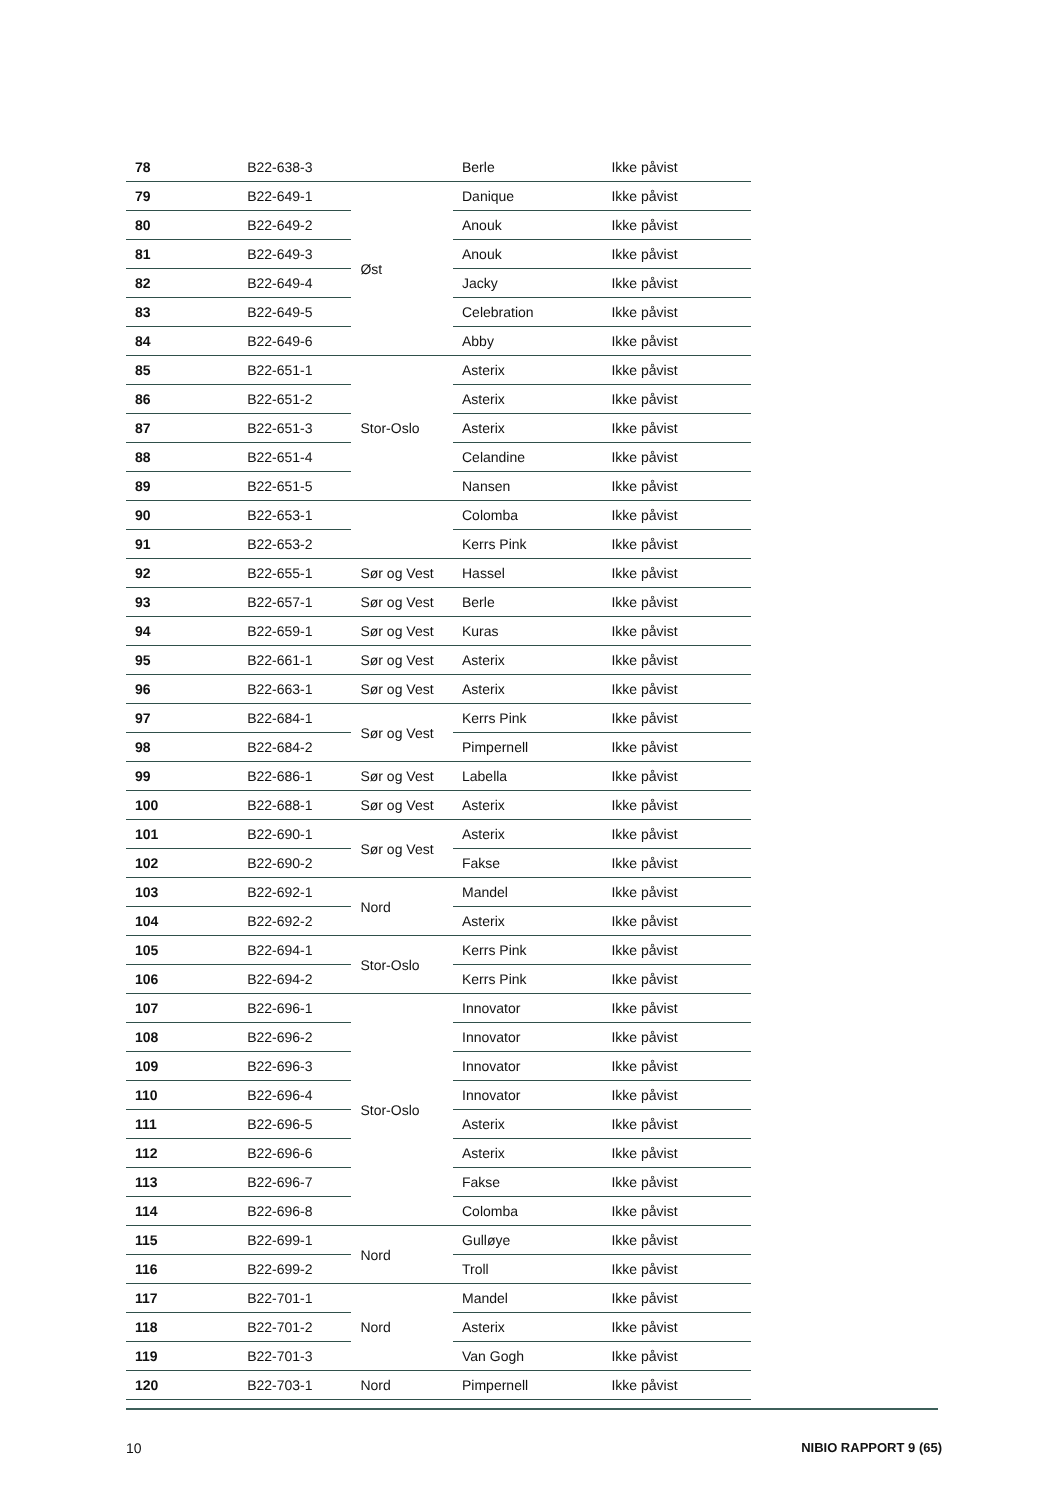| 78 | B22-638-3 | | Berle | Ikke påvist |
| 79 | B22-649-1 | Øst | Danique | Ikke påvist |
| 80 | B22-649-2 | | Anouk | Ikke påvist |
| 81 | B22-649-3 | | Anouk | Ikke påvist |
| 82 | B22-649-4 | | Jacky | Ikke påvist |
| 83 | B22-649-5 | | Celebration | Ikke påvist |
| 84 | B22-649-6 | | Abby | Ikke påvist |
| 85 | B22-651-1 | Stor-Oslo | Asterix | Ikke påvist |
| 86 | B22-651-2 | | Asterix | Ikke påvist |
| 87 | B22-651-3 | | Asterix | Ikke påvist |
| 88 | B22-651-4 | | Celandine | Ikke påvist |
| 89 | B22-651-5 | | Nansen | Ikke påvist |
| 90 | B22-653-1 | | Colomba | Ikke påvist |
| 91 | B22-653-2 | | Kerrs Pink | Ikke påvist |
| 92 | B22-655-1 | Sør og Vest | Hassel | Ikke påvist |
| 93 | B22-657-1 | Sør og Vest | Berle | Ikke påvist |
| 94 | B22-659-1 | Sør og Vest | Kuras | Ikke påvist |
| 95 | B22-661-1 | Sør og Vest | Asterix | Ikke påvist |
| 96 | B22-663-1 | Sør og Vest | Asterix | Ikke påvist |
| 97 | B22-684-1 | Sør og Vest | Kerrs Pink | Ikke påvist |
| 98 | B22-684-2 | | Pimpernell | Ikke påvist |
| 99 | B22-686-1 | Sør og Vest | Labella | Ikke påvist |
| 100 | B22-688-1 | Sør og Vest | Asterix | Ikke påvist |
| 101 | B22-690-1 | Sør og Vest | Asterix | Ikke påvist |
| 102 | B22-690-2 | | Fakse | Ikke påvist |
| 103 | B22-692-1 | Nord | Mandel | Ikke påvist |
| 104 | B22-692-2 | | Asterix | Ikke påvist |
| 105 | B22-694-1 | Stor-Oslo | Kerrs Pink | Ikke påvist |
| 106 | B22-694-2 | | Kerrs Pink | Ikke påvist |
| 107 | B22-696-1 | Stor-Oslo | Innovator | Ikke påvist |
| 108 | B22-696-2 | | Innovator | Ikke påvist |
| 109 | B22-696-3 | | Innovator | Ikke påvist |
| 110 | B22-696-4 | | Innovator | Ikke påvist |
| 111 | B22-696-5 | | Asterix | Ikke påvist |
| 112 | B22-696-6 | | Asterix | Ikke påvist |
| 113 | B22-696-7 | | Fakse | Ikke påvist |
| 114 | B22-696-8 | | Colomba | Ikke påvist |
| 115 | B22-699-1 | Nord | Gulløye | Ikke påvist |
| 116 | B22-699-2 | | Troll | Ikke påvist |
| 117 | B22-701-1 | Nord | Mandel | Ikke påvist |
| 118 | B22-701-2 | | Asterix | Ikke påvist |
| 119 | B22-701-3 | | Van Gogh | Ikke påvist |
| 120 | B22-703-1 | Nord | Pimpernell | Ikke påvist |
10 NIBIO RAPPORT 9 (65)